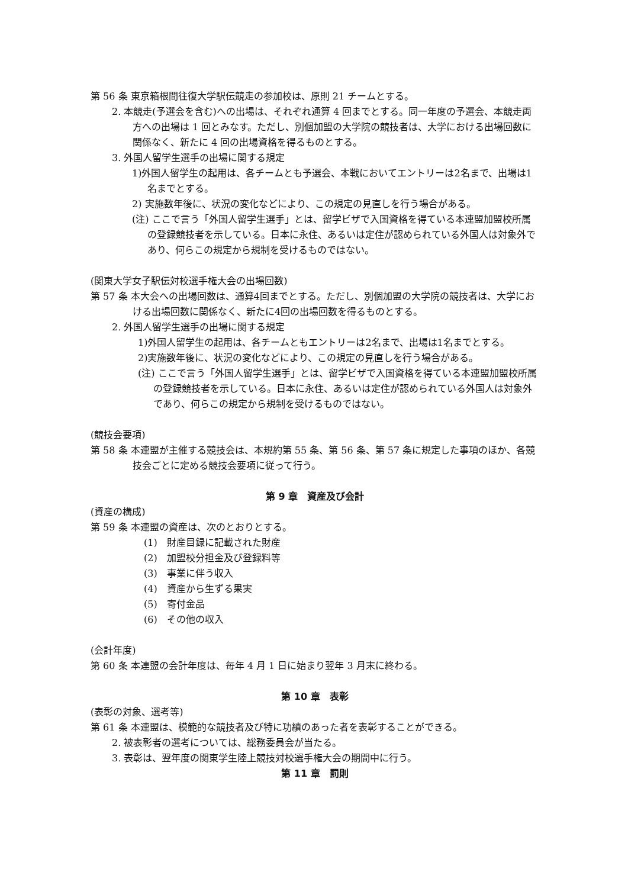第 56 条 東京箱根間往復大学駅伝競走の参加校は、原則 21 チームとする。
2. 本競走(予選会を含む)への出場は、それぞれ通算 4 回までとする。同一年度の予選会、本競走両方への出場は 1 回とみなす。ただし、別個加盟の大学院の競技者は、大学における出場回数に関係なく、新たに 4 回の出場資格を得るものとする。
3. 外国人留学生選手の出場に関する規定
1)外国人留学生の起用は、各チームとも予選会、本戦においてエントリーは2名まで、出場は1名までとする。
2) 実施数年後に、状況の変化などにより、この規定の見直しを行う場合がある。
(注) ここで言う「外国人留学生選手」とは、留学ビザで入国資格を得ている本連盟加盟校所属の登録競技者を示している。日本に永住、あるいは定住が認められている外国人は対象外であり、何らこの規定から規制を受けるものではない。
(関東大学女子駅伝対校選手権大会の出場回数)
第 57 条 本大会への出場回数は、通算4回までとする。ただし、別個加盟の大学院の競技者は、大学における出場回数に関係なく、新たに4回の出場回数を得るものとする。
2. 外国人留学生選手の出場に関する規定
1)外国人留学生の起用は、各チームともエントリーは2名まで、出場は1名までとする。
2)実施数年後に、状況の変化などにより、この規定の見直しを行う場合がある。
(注) ここで言う「外国人留学生選手」とは、留学ビザで入国資格を得ている本連盟加盟校所属の登録競技者を示している。日本に永住、あるいは定住が認められている外国人は対象外であり、何らこの規定から規制を受けるものではない。
(競技会要項)
第 58 条 本連盟が主催する競技会は、本規約第 55 条、第 56 条、第 57 条に規定した事項のほか、各競技会ごとに定める競技会要項に従って行う。
第 9 章　資産及び会計
(資産の構成)
第 59 条 本連盟の資産は、次のとおりとする。
(1)　財産目録に記載された財産
(2)　加盟校分担金及び登録料等
(3)　事業に伴う収入
(4)　資産から生ずる果実
(5)　寄付金品
(6)　その他の収入
(会計年度)
第 60 条 本連盟の会計年度は、毎年 4 月 1 日に始まり翌年 3 月末に終わる。
第 10 章　表彰
(表彰の対象、選考等)
第 61 条 本連盟は、模範的な競技者及び特に功績のあった者を表彰することができる。
2. 被表彰者の選考については、総務委員会が当たる。
3. 表彰は、翌年度の関東学生陸上競技対校選手権大会の期間中に行う。
第 11 章　罰則